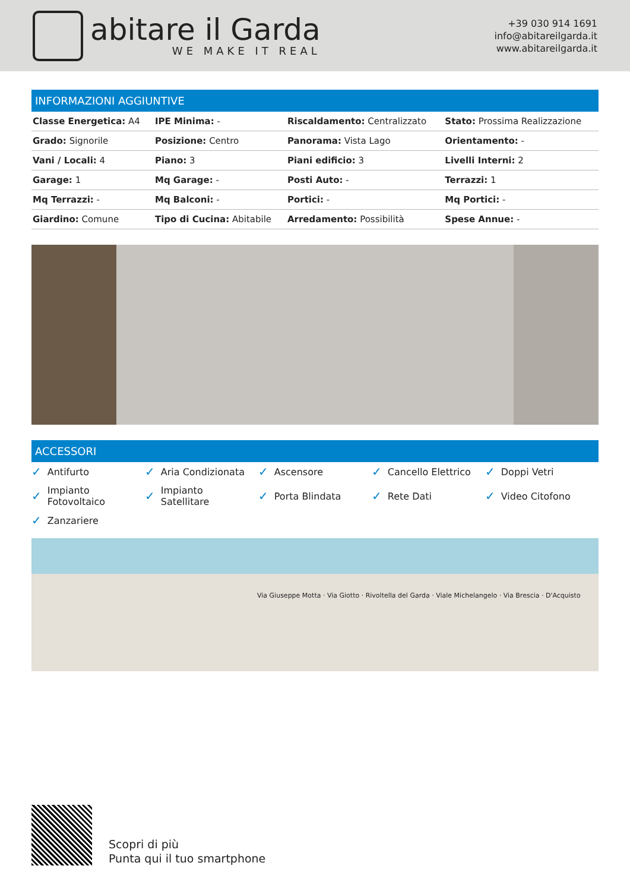ADOG
abitare il Garda
WE MAKE IT REAL
+39 030 914 1691
info@abitareilgarda.it
www.abitareilgarda.it
INFORMAZIONI AGGIUNTIVE
| Classe Energetica: A4 | IPE Minima: - | Riscaldamento: Centralizzato | Stato: Prossima Realizzazione |
| Grado: Signorile | Posizione: Centro | Panorama: Vista Lago | Orientamento: - |
| Vani / Locali: 4 | Piano: 3 | Piani edificio: 3 | Livelli Interni: 2 |
| Garage: 1 | Mq Garage: - | Posti Auto: - | Terrazzi: 1 |
| Mq Terrazzi: - | Mq Balconi: - | Portici: - | Mq Portici: - |
| Giardino: Comune | Tipo di Cucina: Abitabile | Arredamento: Possibilità | Spese Annue: - |
ACCESSORI
✓ Antifurto
✓ Aria Condizionata
✓ Ascensore
✓ Cancello Elettrico
✓ Doppi Vetri
✓ Impianto
Fotovoltaico
✓ Impianto
Satellitare
✓ Porta Blindata
✓ Rete Dati
✓ Video Citofono
✓ Zanzariere
Via Giuseppe Motta · Via Giotto · Rivoltella del Garda · Viale Michelangelo · Via Brescia · D'Acquisto
Scopri di più
Punta qui il tuo smartphone